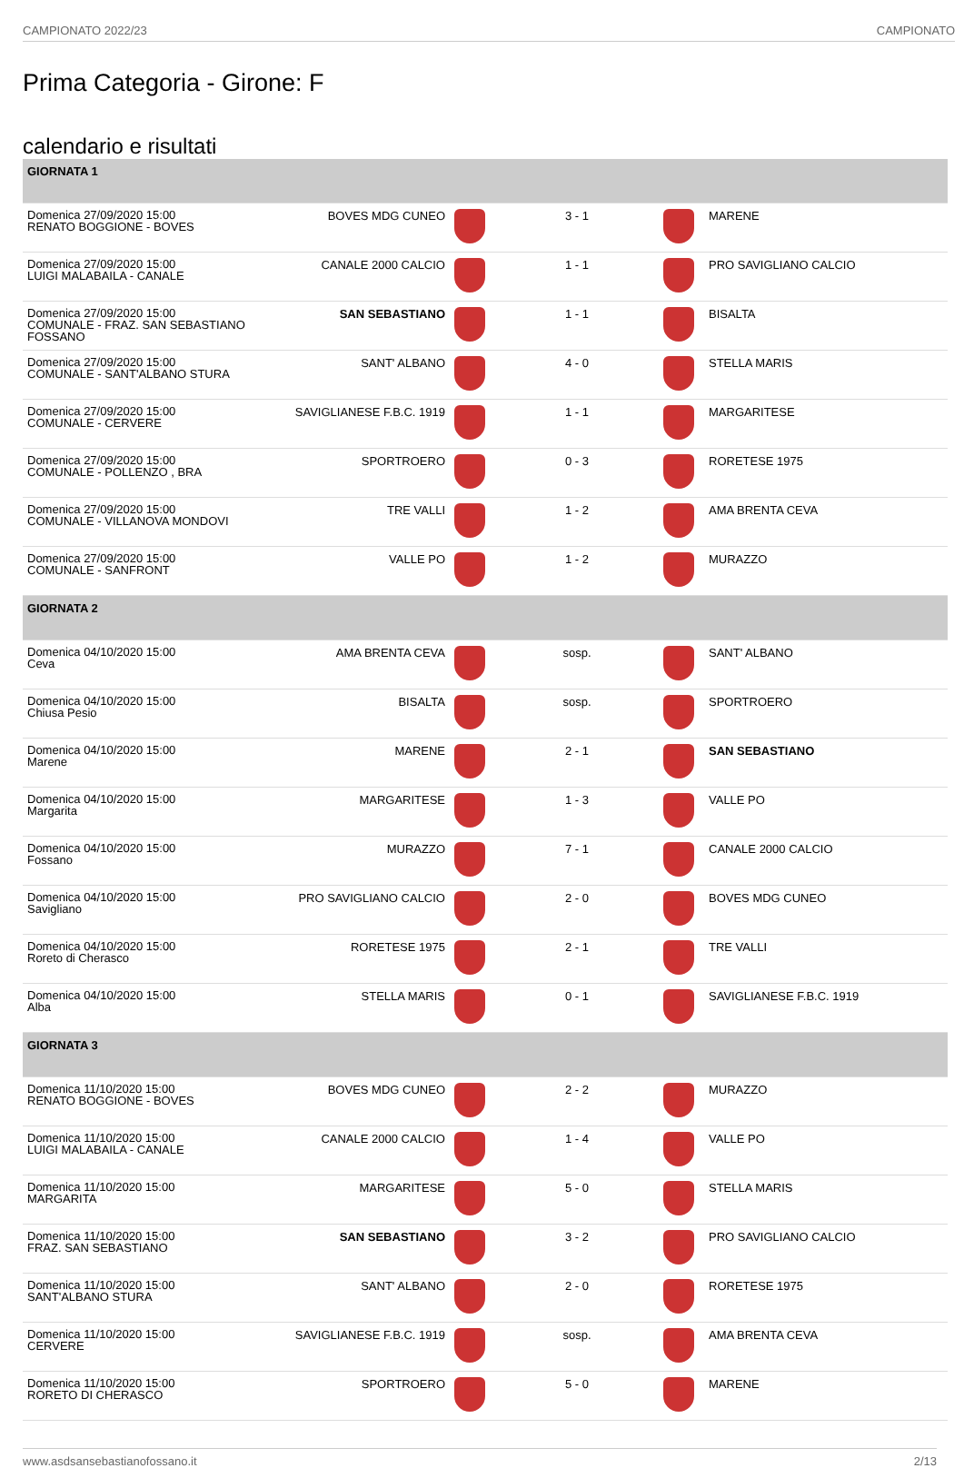CAMPIONATO 2022/23 CAMPIONATO
Prima Categoria - Girone: F
calendario e risultati
| GIORNATA 1 | | | | | |
| Domenica 27/09/2020 15:00 RENATO BOGGIONE - BOVES | BOVES MDG CUNEO | | 3 - 1 | | MARENE |
| Domenica 27/09/2020 15:00 LUIGI MALABAILA - CANALE | CANALE 2000 CALCIO | | 1 - 1 | | PRO SAVIGLIANO CALCIO |
| Domenica 27/09/2020 15:00 COMUNALE - FRAZ. SAN SEBASTIANO FOSSANO | SAN SEBASTIANO | | 1 - 1 | | BISALTA |
| Domenica 27/09/2020 15:00 COMUNALE - SANT'ALBANO STURA | SANT' ALBANO | | 4 - 0 | | STELLA MARIS |
| Domenica 27/09/2020 15:00 COMUNALE - CERVERE | SAVIGLIANESE F.B.C. 1919 | | 1 - 1 | | MARGARITESE |
| Domenica 27/09/2020 15:00 COMUNALE - POLLENZO , BRA | SPORTROERO | | 0 - 3 | | RORETESE 1975 |
| Domenica 27/09/2020 15:00 COMUNALE - VILLANOVA MONDOVI | TRE VALLI | | 1 - 2 | | AMA BRENTA CEVA |
| Domenica 27/09/2020 15:00 COMUNALE - SANFRONT | VALLE PO | | 1 - 2 | | MURAZZO |
| GIORNATA 2 | | | | | |
| Domenica 04/10/2020 15:00 Ceva | AMA BRENTA CEVA | | sosp. | | SANT' ALBANO |
| Domenica 04/10/2020 15:00 Chiusa Pesio | BISALTA | | sosp. | | SPORTROERO |
| Domenica 04/10/2020 15:00 Marene | MARENE | | 2 - 1 | | SAN SEBASTIANO |
| Domenica 04/10/2020 15:00 Margarita | MARGARITESE | | 1 - 3 | | VALLE PO |
| Domenica 04/10/2020 15:00 Fossano | MURAZZO | | 7 - 1 | | CANALE 2000 CALCIO |
| Domenica 04/10/2020 15:00 Savigliano | PRO SAVIGLIANO CALCIO | | 2 - 0 | | BOVES MDG CUNEO |
| Domenica 04/10/2020 15:00 Roreto di Cherasco | RORETESE 1975 | | 2 - 1 | | TRE VALLI |
| Domenica 04/10/2020 15:00 Alba | STELLA MARIS | | 0 - 1 | | SAVIGLIANESE F.B.C. 1919 |
| GIORNATA 3 | | | | | |
| Domenica 11/10/2020 15:00 RENATO BOGGIONE - BOVES | BOVES MDG CUNEO | | 2 - 2 | | MURAZZO |
| Domenica 11/10/2020 15:00 LUIGI MALABAILA - CANALE | CANALE 2000 CALCIO | | 1 - 4 | | VALLE PO |
| Domenica 11/10/2020 15:00 MARGARITA | MARGARITESE | | 5 - 0 | | STELLA MARIS |
| Domenica 11/10/2020 15:00 FRAZ. SAN SEBASTIANO | SAN SEBASTIANO | | 3 - 2 | | PRO SAVIGLIANO CALCIO |
| Domenica 11/10/2020 15:00 SANT'ALBANO STURA | SANT' ALBANO | | 2 - 0 | | RORETESE 1975 |
| Domenica 11/10/2020 15:00 CERVERE | SAVIGLIANESE F.B.C. 1919 | | sosp. | | AMA BRENTA CEVA |
| Domenica 11/10/2020 15:00 RORETO DI CHERASCO | SPORTROERO | | 5 - 0 | | MARENE |
www.asdsansebastianofossano.it 2/13